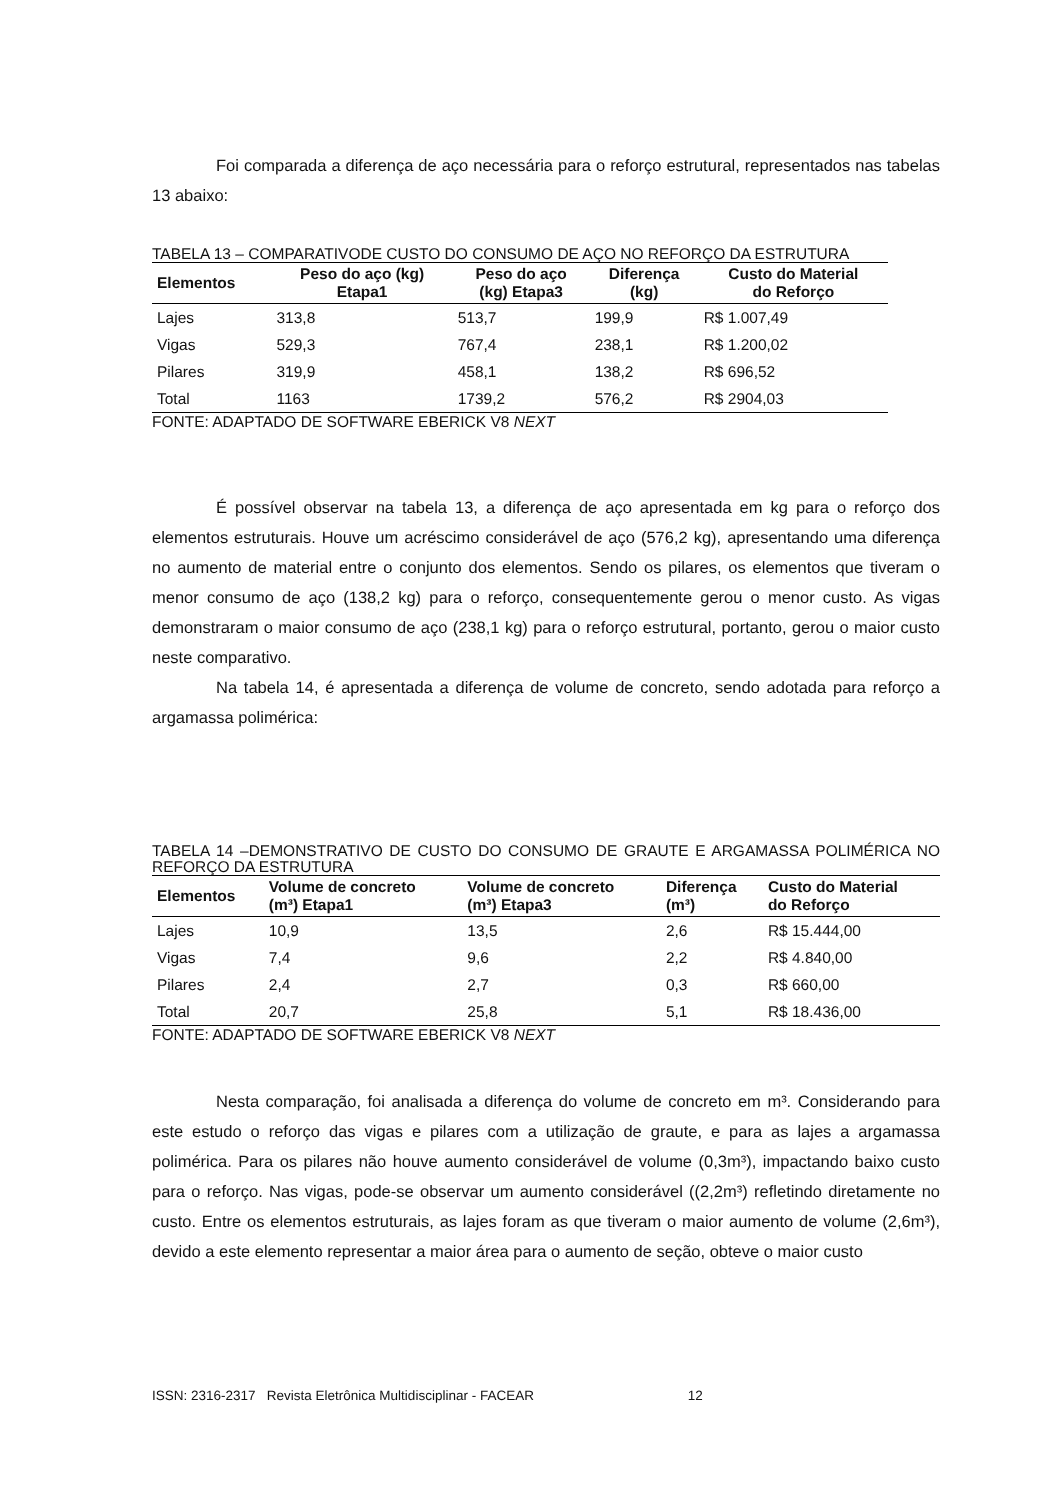Foi comparada a diferença de aço necessária para o reforço estrutural, representados nas tabelas 13 abaixo:
TABELA 13 – COMPARATIVODE CUSTO DO CONSUMO DE AÇO NO REFORÇO DA ESTRUTURA
| Elementos | Peso do aço (kg) Etapa1 | Peso do aço (kg) Etapa3 | Diferença (kg) | Custo do Material do Reforço |
| --- | --- | --- | --- | --- |
| Lajes | 313,8 | 513,7 | 199,9 | R$ 1.007,49 |
| Vigas | 529,3 | 767,4 | 238,1 | R$ 1.200,02 |
| Pilares | 319,9 | 458,1 | 138,2 | R$ 696,52 |
| Total | 1163 | 1739,2 | 576,2 | R$ 2904,03 |
FONTE: ADAPTADO DE SOFTWARE EBERICK V8 NEXT
É possível observar na tabela 13, a diferença de aço apresentada em kg para o reforço dos elementos estruturais. Houve um acréscimo considerável de aço (576,2 kg), apresentando uma diferença no aumento de material entre o conjunto dos elementos. Sendo os pilares, os elementos que tiveram o menor consumo de aço (138,2 kg) para o reforço, consequentemente gerou o menor custo. As vigas demonstraram o maior consumo de aço (238,1 kg) para o reforço estrutural, portanto, gerou o maior custo neste comparativo.
Na tabela 14, é apresentada a diferença de volume de concreto, sendo adotada para reforço a argamassa polimérica:
TABELA 14 –DEMONSTRATIVO DE CUSTO DO CONSUMO DE GRAUTE E ARGAMASSA POLIMÉRICA NO REFORÇO DA ESTRUTURA
| Elementos | Volume de concreto (m³) Etapa1 | Volume de concreto (m³) Etapa3 | Diferença (m³) | Custo do Material do Reforço |
| --- | --- | --- | --- | --- |
| Lajes | 10,9 | 13,5 | 2,6 | R$ 15.444,00 |
| Vigas | 7,4 | 9,6 | 2,2 | R$ 4.840,00 |
| Pilares | 2,4 | 2,7 | 0,3 | R$ 660,00 |
| Total | 20,7 | 25,8 | 5,1 | R$ 18.436,00 |
FONTE: ADAPTADO DE SOFTWARE EBERICK V8 NEXT
Nesta comparação, foi analisada a diferença do volume de concreto em m³. Considerando para este estudo o reforço das vigas e pilares com a utilização de graute, e para as lajes a argamassa polimérica. Para os pilares não houve aumento considerável de volume (0,3m³), impactando baixo custo para o reforço. Nas vigas, pode-se observar um aumento considerável ((2,2m³) refletindo diretamente no custo. Entre os elementos estruturais, as lajes foram as que tiveram o maior aumento de volume (2,6m³), devido a este elemento representar a maior área para o aumento de seção, obteve o maior custo
ISSN: 2316-2317 Revista Eletrônica Multidisciplinar - FACEAR 12